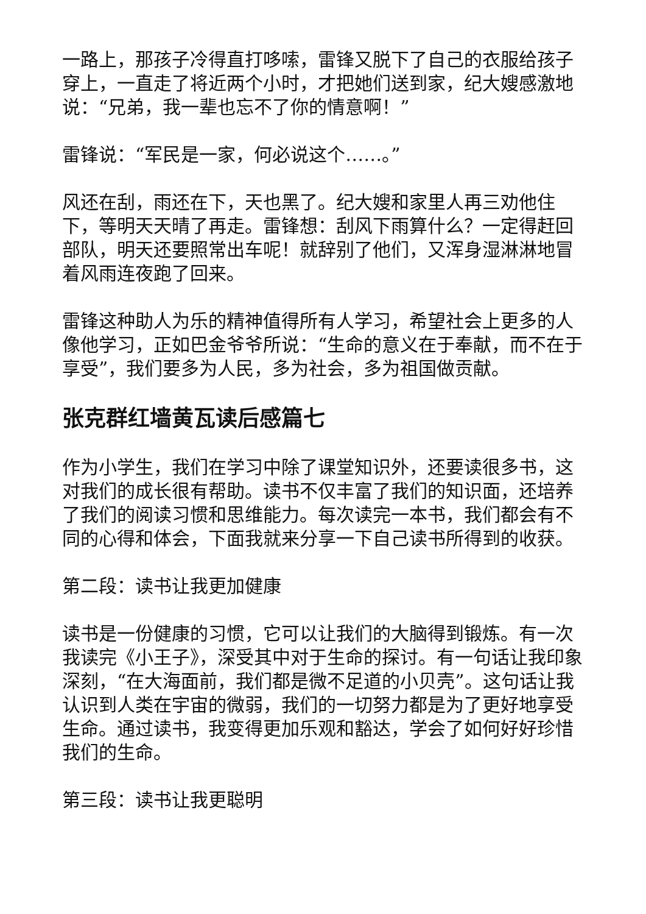一路上，那孩子冷得直打哆嗦，雷锋又脱下了自己的衣服给孩子穿上，一直走了将近两个小时，才把她们送到家，纪大嫂感激地说：“兄弟，我一辈也忘不了你的情意啊！”
雷锋说：“军民是一家，何必说这个……。”
风还在刮，雨还在下，天也黑了。纪大嫂和家里人再三劝他住下，等明天天晴了再走。雷锋想：刮风下雨算什么？一定得赶回部队，明天还要照常出车呢！就辞别了他们，又浑身湿淋淋地冒着风雨连夜跑了回来。
雷锋这种助人为乐的精神值得所有人学习，希望社会上更多的人像他学习，正如巴金爷爷所说：“生命的意义在于奉献，而不在于享受”，我们要多为人民，多为社会，多为祖国做贡献。
张克群红墙黄瓦读后感篇七
作为小学生，我们在学习中除了课堂知识外，还要读很多书，这对我们的成长很有帮助。读书不仅丰富了我们的知识面，还培养了我们的阅读习惯和思维能力。每次读完一本书，我们都会有不同的心得和体会，下面我就来分享一下自己读书所得到的收获。
第二段：读书让我更加健康
读书是一份健康的习惯，它可以让我们的大脑得到锻炼。有一次我读完《小王子》，深受其中对于生命的探讨。有一句话让我印象深刻，“在大海面前，我们都是微不足道的小贝壳”。这句话让我认识到人类在宇宙的微弱，我们的一切努力都是为了更好地享受生命。通过读书，我变得更加乐观和豁达，学会了如何好好珍惜我们的生命。
第三段：读书让我更聪明